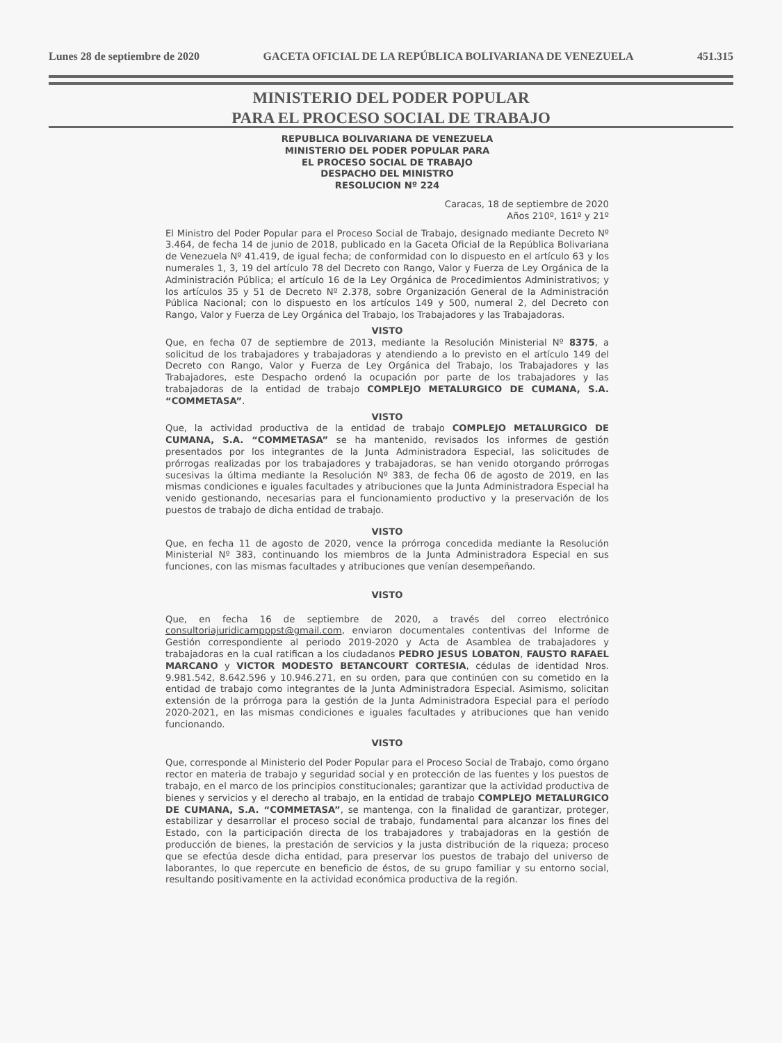Lunes 28 de septiembre de 2020 GACETA OFICIAL DE LA REPÚBLICA BOLIVARIANA DE VENEZUELA 451.315
MINISTERIO DEL PODER POPULAR
PARA EL PROCESO SOCIAL DE TRABAJO
REPUBLICA BOLIVARIANA DE VENEZUELA
MINISTERIO DEL PODER POPULAR PARA
EL PROCESO SOCIAL DE TRABAJO
DESPACHO DEL MINISTRO
RESOLUCION Nº 224
Caracas, 18 de septiembre de 2020
Años 210º, 161º y 21º
El Ministro del Poder Popular para el Proceso Social de Trabajo, designado mediante Decreto Nº 3.464, de fecha 14 de junio de 2018, publicado en la Gaceta Oficial de la República Bolivariana de Venezuela Nº 41.419, de igual fecha; de conformidad con lo dispuesto en el artículo 63 y los numerales 1, 3, 19 del artículo 78 del Decreto con Rango, Valor y Fuerza de Ley Orgánica de la Administración Pública; el artículo 16 de la Ley Orgánica de Procedimientos Administrativos; y los artículos 35 y 51 de Decreto Nº 2.378, sobre Organización General de la Administración Pública Nacional; con lo dispuesto en los artículos 149 y 500, numeral 2, del Decreto con Rango, Valor y Fuerza de Ley Orgánica del Trabajo, los Trabajadores y las Trabajadoras.
VISTO
Que, en fecha 07 de septiembre de 2013, mediante la Resolución Ministerial Nº 8375, a solicitud de los trabajadores y trabajadoras y atendiendo a lo previsto en el artículo 149 del Decreto con Rango, Valor y Fuerza de Ley Orgánica del Trabajo, los Trabajadores y las Trabajadores, este Despacho ordenó la ocupación por parte de los trabajadores y las trabajadoras de la entidad de trabajo COMPLEJO METALURGICO DE CUMANA, S.A. “COMMETASA”.
VISTO
Que, la actividad productiva de la entidad de trabajo COMPLEJO METALURGICO DE CUMANA, S.A. “COMMETASA” se ha mantenido, revisados los informes de gestión presentados por los integrantes de la Junta Administradora Especial, las solicitudes de prórrogas realizadas por los trabajadores y trabajadoras, se han venido otorgando prórrogas sucesivas la última mediante la Resolución Nº 383, de fecha 06 de agosto de 2019, en las mismas condiciones e iguales facultades y atribuciones que la Junta Administradora Especial ha venido gestionando, necesarias para el funcionamiento productivo y la preservación de los puestos de trabajo de dicha entidad de trabajo.
VISTO
Que, en fecha 11 de agosto de 2020, vence la prórroga concedida mediante la Resolución Ministerial Nº 383, continuando los miembros de la Junta Administradora Especial en sus funciones, con las mismas facultades y atribuciones que venían desempeñando.
VISTO
Que, en fecha 16 de septiembre de 2020, a través del correo electrónico consultoriajuridicampppst@gmail.com, enviaron documentales contentivas del Informe de Gestión correspondiente al periodo 2019-2020 y Acta de Asamblea de trabajadores y trabajadoras en la cual ratifican a los ciudadanos PEDRO JESUS LOBATON, FAUSTO RAFAEL MARCANO y VICTOR MODESTO BETANCOURT CORTESIA, cédulas de identidad Nros. 9.981.542, 8.642.596 y 10.946.271, en su orden, para que continúen con su cometido en la entidad de trabajo como integrantes de la Junta Administradora Especial. Asimismo, solicitan extensión de la prórroga para la gestión de la Junta Administradora Especial para el período 2020-2021, en las mismas condiciones e iguales facultades y atribuciones que han venido funcionando.
VISTO
Que, corresponde al Ministerio del Poder Popular para el Proceso Social de Trabajo, como órgano rector en materia de trabajo y seguridad social y en protección de las fuentes y los puestos de trabajo, en el marco de los principios constitucionales; garantizar que la actividad productiva de bienes y servicios y el derecho al trabajo, en la entidad de trabajo COMPLEJO METALURGICO DE CUMANA, S.A. “COMMETASA”, se mantenga, con la finalidad de garantizar, proteger, estabilizar y desarrollar el proceso social de trabajo, fundamental para alcanzar los fines del Estado, con la participación directa de los trabajadores y trabajadoras en la gestión de producción de bienes, la prestación de servicios y la justa distribución de la riqueza; proceso que se efectúa desde dicha entidad, para preservar los puestos de trabajo del universo de laborantes, lo que repercute en beneficio de éstos, de su grupo familiar y su entorno social, resultando positivamente en la actividad económica productiva de la región.